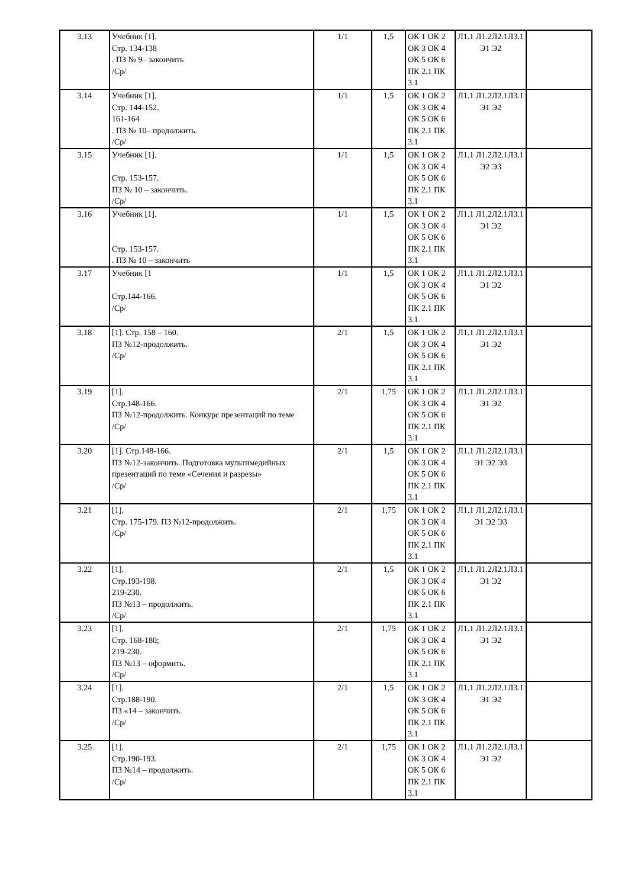| 3.13 | Учебник [1]. Стр. 134-138 . ПЗ № 9– закончить /Ср/ | 1/1 | 1,5 | ОК 1 ОК 2 ОК 3 ОК 4 ОК 5 ОК 6 ПК 2.1 ПК 3.1 | Л1.1 Л1.2Л2.1Л3.1 Э1 Э2 | |
| 3.14 | Учебник [1]. Стр. 144-152. 161-164 . ПЗ № 10– продолжить. /Ср/ | 1/1 | 1,5 | ОК 1 ОК 2 ОК 3 ОК 4 ОК 5 ОК 6 ПК 2.1 ПК 3.1 | Л1.1 Л1.2Л2.1Л3.1 Э1 Э2 | |
| 3.15 | Учебник [1]. Стр. 153-157. ПЗ № 10 – закончить. /Ср/ | 1/1 | 1,5 | ОК 1 ОК 2 ОК 3 ОК 4 ОК 5 ОК 6 ПК 2.1 ПК 3.1 | Л1.1 Л1.2Л2.1Л3.1 Э2 Э3 | |
| 3.16 | Учебник [1]. Стр. 153-157. . ПЗ № 10 – закончить | 1/1 | 1,5 | ОК 1 ОК 2 ОК 3 ОК 4 ОК 5 ОК 6 ПК 2.1 ПК 3.1 | Л1.1 Л1.2Л2.1Л3.1 Э1 Э2 | |
| 3.17 | Учебник [1 Стр.144-166. /Ср/ | 1/1 | 1,5 | ОК 1 ОК 2 ОК 3 ОК 4 ОК 5 ОК 6 ПК 2.1 ПК 3.1 | Л1.1 Л1.2Л2.1Л3.1 Э1 Э2 | |
| 3.18 | [1]. Стр. 158 – 160. ПЗ №12-продолжить. /Ср/ | 2/1 | 1,5 | ОК 1 ОК 2 ОК 3 ОК 4 ОК 5 ОК 6 ПК 2.1 ПК 3.1 | Л1.1 Л1.2Л2.1Л3.1 Э1 Э2 | |
| 3.19 | [1]. Стр.148-166. ПЗ №12-продолжить. Конкурс презентаций по теме /Ср/ | 2/1 | 1,75 | ОК 1 ОК 2 ОК 3 ОК 4 ОК 5 ОК 6 ПК 2.1 ПК 3.1 | Л1.1 Л1.2Л2.1Л3.1 Э1 Э2 | |
| 3.20 | [1]. Стр.148-166. ПЗ №12-закончить. Подготовка мультимедийных презентаций по теме «Сечения и разрезы» /Ср/ | 2/1 | 1,5 | ОК 1 ОК 2 ОК 3 ОК 4 ОК 5 ОК 6 ПК 2.1 ПК 3.1 | Л1.1 Л1.2Л2.1Л3.1 Э1 Э2 Э3 | |
| 3.21 | [1]. Стр. 175-179. ПЗ №12-продолжить. /Ср/ | 2/1 | 1,75 | ОК 1 ОК 2 ОК 3 ОК 4 ОК 5 ОК 6 ПК 2.1 ПК 3.1 | Л1.1 Л1.2Л2.1Л3.1 Э1 Э2 Э3 | |
| 3.22 | [1]. Стр.193-198. 219-230. ПЗ №13 – продолжить. /Ср/ | 2/1 | 1,5 | ОК 1 ОК 2 ОК 3 ОК 4 ОК 5 ОК 6 ПК 2.1 ПК 3.1 | Л1.1 Л1.2Л2.1Л3.1 Э1 Э2 | |
| 3.23 | [1]. Стр. 168-180; 219-230. ПЗ №13 – оформить. /Ср/ | 2/1 | 1,75 | ОК 1 ОК 2 ОК 3 ОК 4 ОК 5 ОК 6 ПК 2.1 ПК 3.1 | Л1.1 Л1.2Л2.1Л3.1 Э1 Э2 | |
| 3.24 | [1]. Стр.188-190. ПЗ «14 – закончить. /Ср/ | 2/1 | 1,5 | ОК 1 ОК 2 ОК 3 ОК 4 ОК 5 ОК 6 ПК 2.1 ПК 3.1 | Л1.1 Л1.2Л2.1Л3.1 Э1 Э2 | |
| 3.25 | [1]. Стр.190-193. ПЗ №14 – продолжить. /Ср/ | 2/1 | 1,75 | ОК 1 ОК 2 ОК 3 ОК 4 ОК 5 ОК 6 ПК 2.1 ПК 3.1 | Л1.1 Л1.2Л2.1Л3.1 Э1 Э2 | |